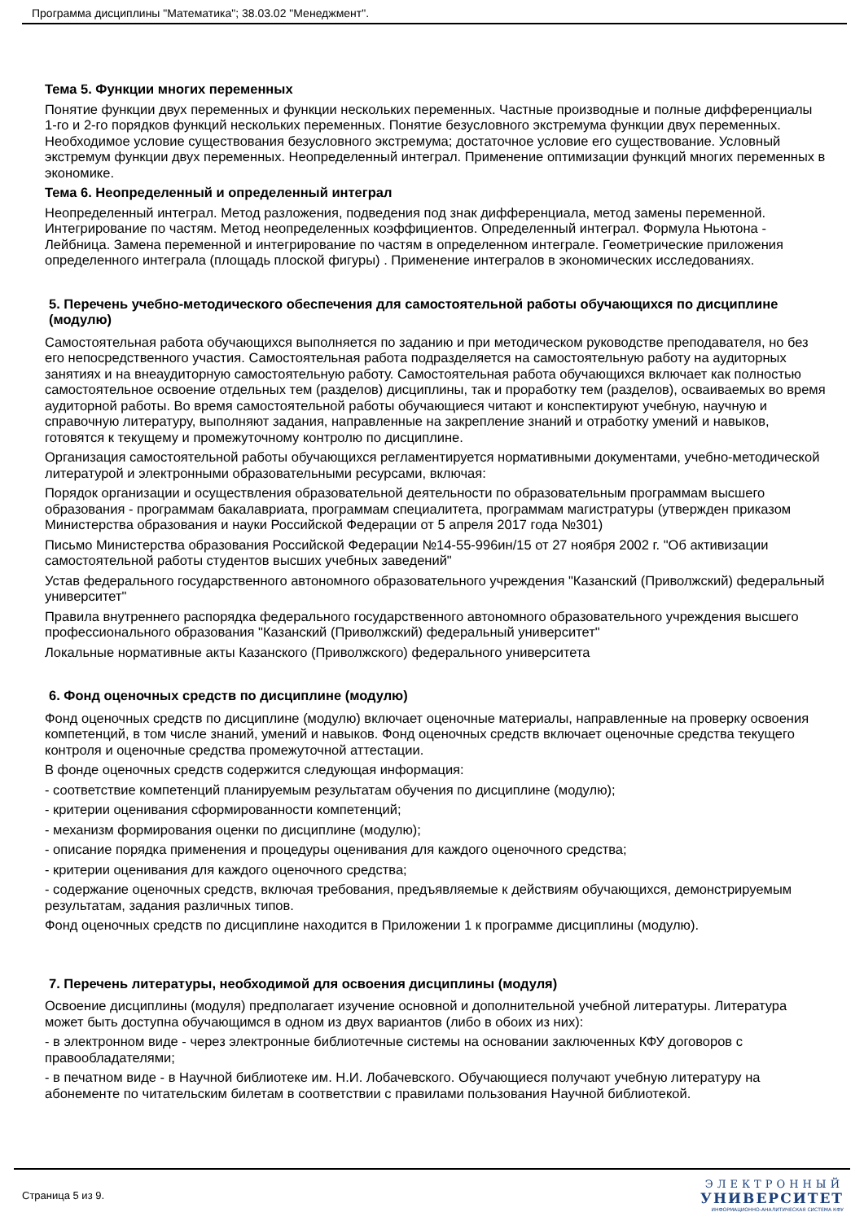Программа дисциплины "Математика"; 38.03.02 "Менеджмент".
Тема 5. Функции многих переменных
Понятие функции двух переменных и функции нескольких переменных. Частные производные и полные дифференциалы 1-го и 2-го порядков функций нескольких переменных. Понятие безусловного экстремума функции двух переменных. Необходимое условие существования безусловного экстремума; достаточное условие его существование. Условный экстремум функции двух переменных. Неопределенный интеграл. Применение оптимизации функций многих переменных в экономике.
Тема 6. Неопределенный и определенный интеграл
Неопределенный интеграл. Метод разложения, подведения под знак дифференциала, метод замены переменной. Интегрирование по частям. Метод неопределенных коэффициентов. Определенный интеграл. Формула Ньютона - Лейбница. Замена переменной и интегрирование по частям в определенном интеграле. Геометрические приложения определенного интеграла (площадь плоской фигуры) . Применение интегралов в экономических исследованиях.
5. Перечень учебно-методического обеспечения для самостоятельной работы обучающихся по дисциплине (модулю)
Самостоятельная работа обучающихся выполняется по заданию и при методическом руководстве преподавателя, но без его непосредственного участия. Самостоятельная работа подразделяется на самостоятельную работу на аудиторных занятиях и на внеаудиторную самостоятельную работу. Самостоятельная работа обучающихся включает как полностью самостоятельное освоение отдельных тем (разделов) дисциплины, так и проработку тем (разделов), осваиваемых во время аудиторной работы. Во время самостоятельной работы обучающиеся читают и конспектируют учебную, научную и справочную литературу, выполняют задания, направленные на закрепление знаний и отработку умений и навыков, готовятся к текущему и промежуточному контролю по дисциплине.
Организация самостоятельной работы обучающихся регламентируется нормативными документами, учебно-методической литературой и электронными образовательными ресурсами, включая:
Порядок организации и осуществления образовательной деятельности по образовательным программам высшего образования - программам бакалавриата, программам специалитета, программам магистратуры (утвержден приказом Министерства образования и науки Российской Федерации от 5 апреля 2017 года №301)
Письмо Министерства образования Российской Федерации №14-55-996ин/15 от 27 ноября 2002 г. "Об активизации самостоятельной работы студентов высших учебных заведений"
Устав федерального государственного автономного образовательного учреждения "Казанский (Приволжский) федеральный университет"
Правила внутреннего распорядка федерального государственного автономного образовательного учреждения высшего профессионального образования "Казанский (Приволжский) федеральный университет"
Локальные нормативные акты Казанского (Приволжского) федерального университета
6. Фонд оценочных средств по дисциплине (модулю)
Фонд оценочных средств по дисциплине (модулю) включает оценочные материалы, направленные на проверку освоения компетенций, в том числе знаний, умений и навыков. Фонд оценочных средств включает оценочные средства текущего контроля и оценочные средства промежуточной аттестации.
В фонде оценочных средств содержится следующая информация:
- соответствие компетенций планируемым результатам обучения по дисциплине (модулю);
- критерии оценивания сформированности компетенций;
- механизм формирования оценки по дисциплине (модулю);
- описание порядка применения и процедуры оценивания для каждого оценочного средства;
- критерии оценивания для каждого оценочного средства;
- содержание оценочных средств, включая требования, предъявляемые к действиям обучающихся, демонстрируемым результатам, задания различных типов.
Фонд оценочных средств по дисциплине находится в Приложении 1 к программе дисциплины (модулю).
7. Перечень литературы, необходимой для освоения дисциплины (модуля)
Освоение дисциплины (модуля) предполагает изучение основной и дополнительной учебной литературы. Литература может быть доступна обучающимся в одном из двух вариантов (либо в обоих из них):
- в электронном виде - через электронные библиотечные системы на основании заключенных КФУ договоров с правообладателями;
- в печатном виде - в Научной библиотеке им. Н.И. Лобачевского. Обучающиеся получают учебную литературу на абонементе по читательским билетам в соответствии с правилами пользования Научной библиотекой.
Страница 5 из 9.
ЭЛЕКТРОННЫЙ
УНИВЕРСИТЕТ
ИНФОРМАЦИОННО-АНАЛИТИЧЕСКАЯ СИСТЕМА КФУ